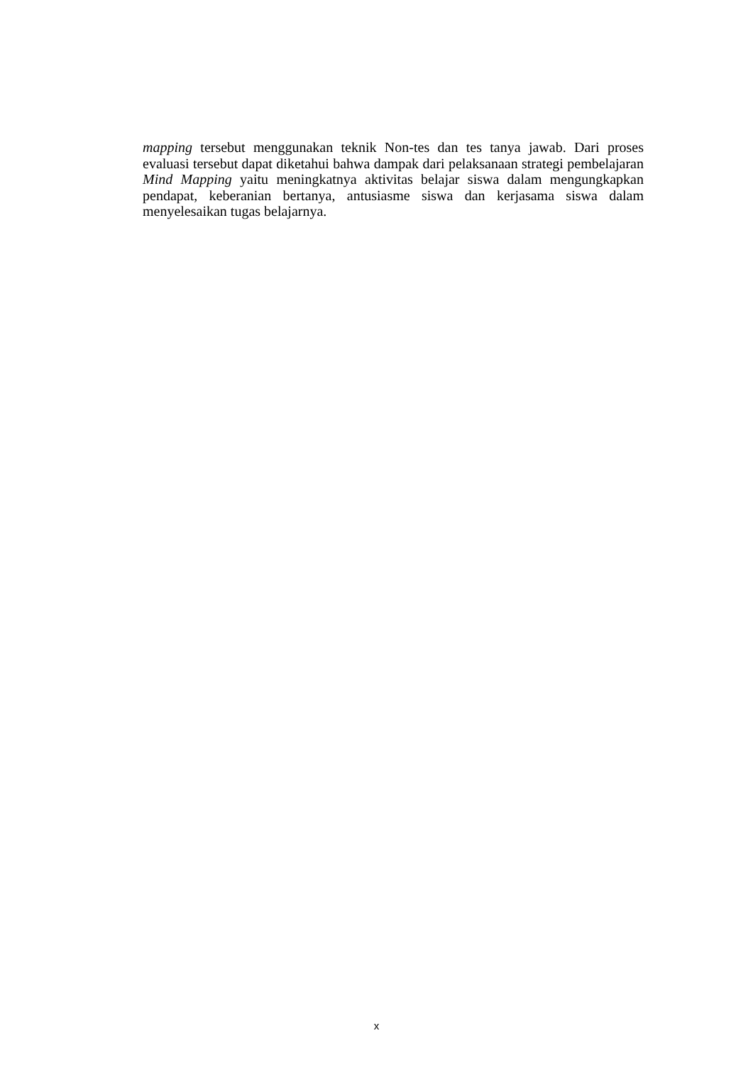mapping tersebut menggunakan teknik Non-tes dan tes tanya jawab. Dari proses evaluasi tersebut dapat diketahui bahwa dampak dari pelaksanaan strategi pembelajaran Mind Mapping yaitu meningkatnya aktivitas belajar siswa dalam mengungkapkan pendapat, keberanian bertanya, antusiasme siswa dan kerjasama siswa dalam menyelesaikan tugas belajarnya.
x